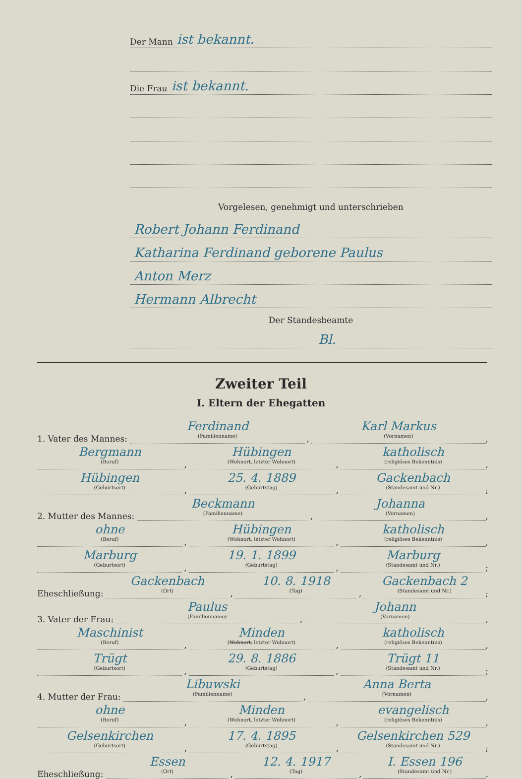Der Mann ist bekannt.
Die Frau ist bekannt.
Vorgelesen, genehmigt und unterschrieben
Robert Johann Ferdinand
Katharina Ferdinand geborene Paulus
Anton Merz
Hermann Albrecht
Der Standesbeamte
Bl.
Zweiter Teil
I. Eltern der Ehegatten
1. Vater des Mannes:
Ferdinand
(Familienname)
,
Karl Markus
(Vornamen)
,
Bergmann
(Beruf)
,
Hübingen
(Wohnort, letzter Wohnort)
,
katholisch
(religiöses Bekenntnis)
,
Hübingen
(Geburtsort)
,
25. 4. 1889
(Geburtstag)
,
Gackenbach
(Standesamt und Nr.)
;
2. Mutter des Mannes:
Beckmann
(Familienname)
,
Johanna
(Vornamen)
,
ohne
(Beruf)
,
Hübingen
(Wohnort, letzter Wohnort)
,
katholisch
(religiöses Bekenntnis)
,
Marburg
(Geburtsort)
,
19. 1. 1899
(Geburtstag)
,
Marburg
(Standesamt und Nr.)
;
Eheschließung:
Gackenbach
(Ort)
,
10. 8. 1918
(Tag)
,
Gackenbach 2
(Standesamt und Nr.)
;
3. Vater der Frau:
Paulus
(Familienname)
,
Johann
(Vornamen)
,
Maschinist
(Beruf)
,
Minden
(Wohnort, letzter Wohnort)
,
katholisch
(religiöses Bekenntnis)
,
Trügt
(Geburtsort)
,
29. 8. 1886
(Geburtstag)
,
Trügt 11
(Standesamt und Nr.)
;
4. Mutter der Frau:
Libuwski
(Familienname)
,
Anna Berta
(Vornamen)
,
ohne
(Beruf)
,
Minden
(Wohnort, letzter Wohnort)
,
evangelisch
(religiöses Bekenntnis)
,
Gelsenkirchen
(Geburtsort)
,
17. 4. 1895
(Geburtstag)
,
Gelsenkirchen 529
(Standesamt und Nr.)
;
Eheschließung:
Essen
(Ort)
,
12. 4. 1917
(Tag)
,
I. Essen 196
(Standesamt und Nr.)
.